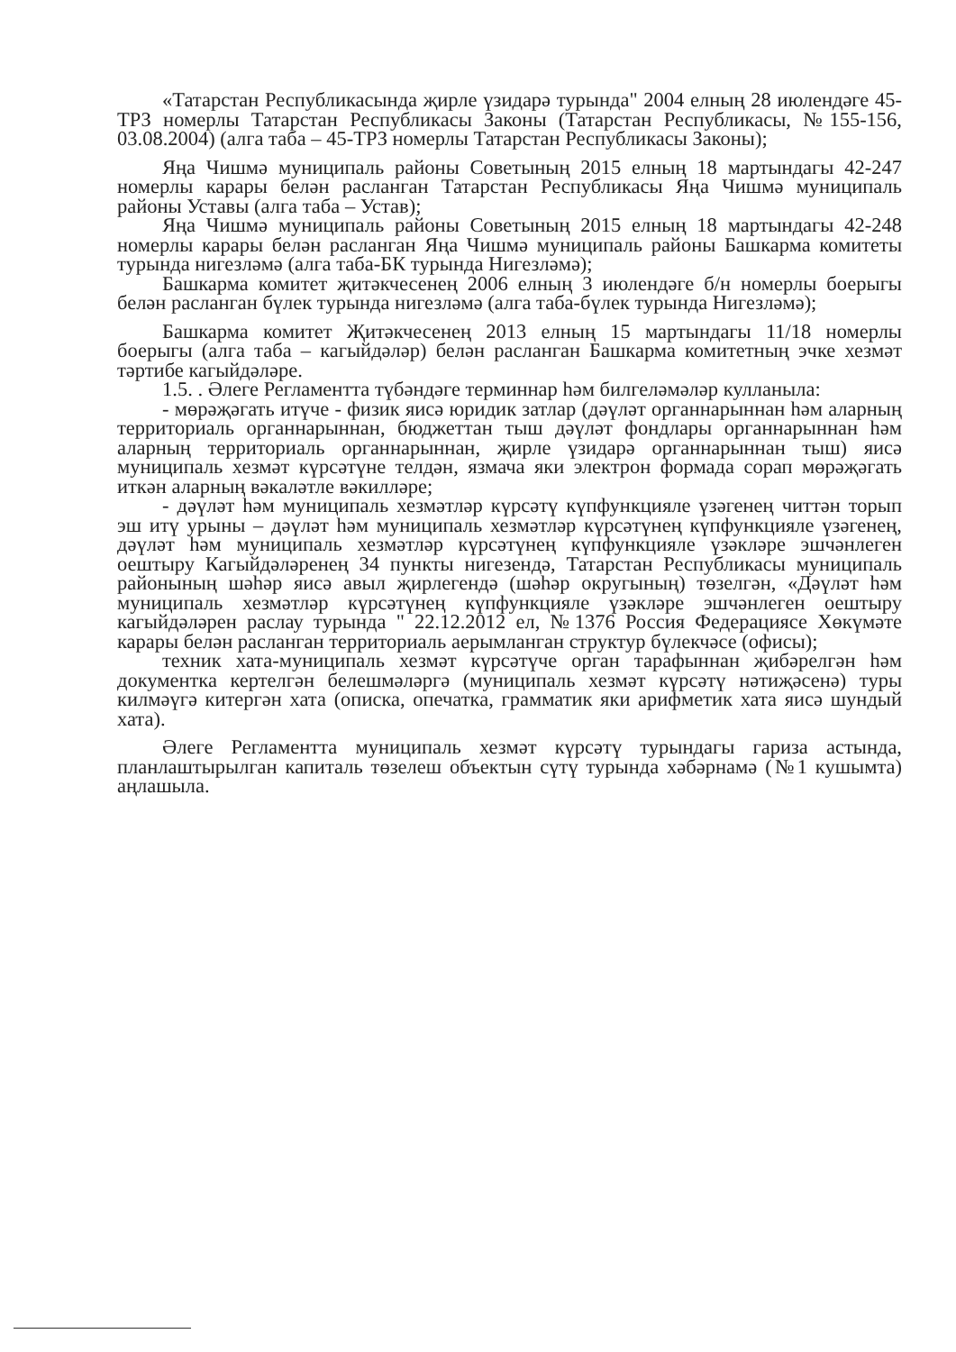«Татарстан Республикасында җирле үзидарә турында" 2004 елның 28 июлендәге 45-ТРЗ номерлы Татарстан Республикасы Законы (Татарстан Республикасы, №155-156, 03.08.2004) (алга таба – 45-ТРЗ номерлы Татарстан Республикасы Законы);
Яңа Чишмә муниципаль районы Советының 2015 елның 18 мартындагы 42-247 номерлы карары белән расланган Татарстан Республикасы Яңа Чишмә муниципаль районы Уставы (алга таба – Устав);
Яңа Чишмә муниципаль районы Советының 2015 елның 18 мартындагы 42-248 номерлы карары белән расланган Яңа Чишмә муниципаль районы Башкарма комитеты турында нигезләмә (алга таба-БК турында Нигезләмә);
Башкарма комитет җитәкчесенең 2006 елның 3 июлендәге б/н номерлы боерыгы белән расланган бүлек турында нигезләмә (алга таба-бүлек турында Нигезләмә);
Башкарма комитет Җитәкчесенең 2013 елның 15 мартындагы 11/18 номерлы боерыгы (алга таба – кагыйдәләр) белән расланган Башкарма комитетның эчке хезмәт тәртибе кагыйдәләре.
1.5. . Әлеге Регламентта түбәндәге терминнар һәм билгеләмәләр кулланыла:
- мөрәҗәгать итүче - физик яисә юридик затлар (дәүләт органнарыннан һәм аларның территориаль органнарыннан, бюджеттан тыш дәүләт фондлары органнарыннан һәм аларның территориаль органнарыннан, җирле үзидарә органнарыннан тыш) яисә муниципаль хезмәт күрсәтүне телдән, язмача яки электрон формада сорап мөрәҗәгать иткән аларның вәкаләтле вәкилләре;
- дәүләт һәм муниципаль хезмәтләр күрсәтү күпфункцияле үзәгенең читтән торып эш итү урыны – дәүләт һәм муниципаль хезмәтләр күрсәтүнең күпфункцияле үзәгенең, дәүләт һәм муниципаль хезмәтләр күрсәтүнең күпфункцияле үзәкләре эшчәнлеген оештыру Кагыйдәләренең 34 пункты нигезендә, Татарстан Республикасы муниципаль районының шәһәр яисә авыл җирлегендә (шәһәр округының) төзелгән, «Дәүләт һәм муниципаль хезмәтләр күрсәтүнең күпфункцияле үзәкләре эшчәнлеген оештыру кагыйдәләрен раслау турында " 22.12.2012 ел, №1376 Россия Федерациясе Хөкүмәте карары белән расланган территориаль аерымланган структур бүлекчәсе (офисы);
техник хата-муниципаль хезмәт күрсәтүче орган тарафыннан җибәрелгән һәм документка кертелгән белешмәләргә (муниципаль хезмәт күрсәтү нәтиҗәсенә) туры килмәүгә китергән хата (описка, опечатка, грамматик яки арифметик хата яисә шундый хата).
Әлеге Регламентта муниципаль хезмәт күрсәтү турындагы гариза астында, планлаштырылган капиталь төзелеш объектын сүтү турында хәбәрнамә (№1 кушымта) аңлашыла.